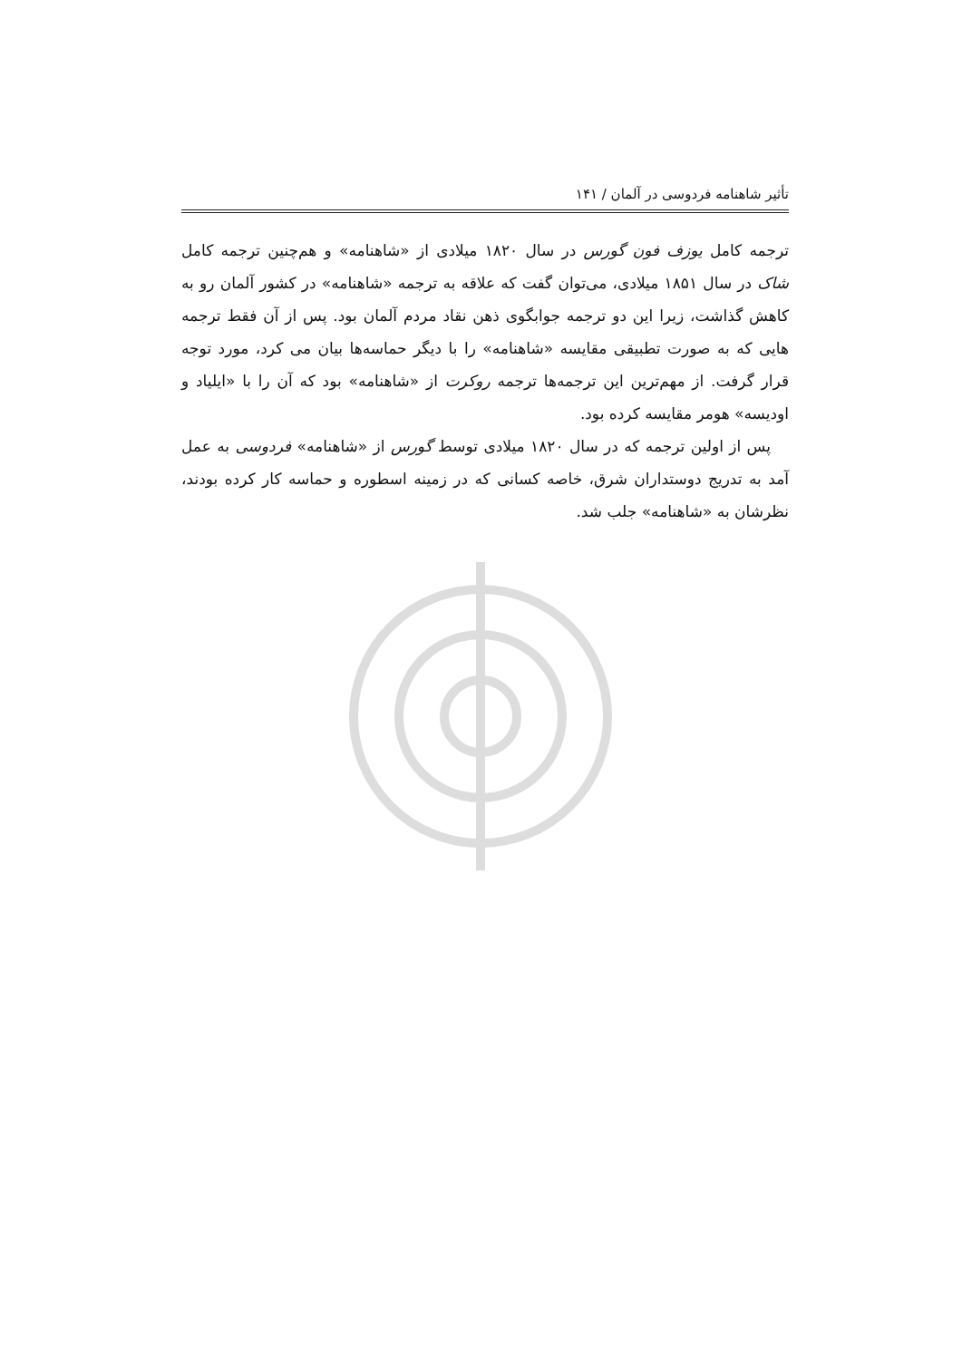تأثیر شاهنامه فردوسی در آلمان / ۱۴۱
ترجمه کامل یوزف فون گورس در سال ۱۸۲۰ میلادی از «شاهنامه» و هم‌چنین ترجمه کامل شاک در سال ۱۸۵۱ میلادی، می‌توان گفت که علاقه به ترجمه «شاهنامه» در کشور آلمان رو به کاهش گذاشت، زیرا این دو ترجمه جوابگوی ذهن نقاد مردم آلمان بود. پس از آن فقط ترجمه هایی که به صورت تطبیقی مقایسه «شاهنامه» را با دیگر حماسه‌ها بیان می کرد، مورد توجه قرار گرفت. از مهم‌ترین این ترجمه‌ها ترجمه روکرت از «شاهنامه» بود که آن را با «ایلیاد و اودیسه» هومر مقایسه کرده بود.
پس از اولین ترجمه که در سال ۱۸۲۰ میلادی توسط گورس از «شاهنامه» فردوسی به عمل آمد به تدریج دوستداران شرق، خاصه کسانی که در زمینه اسطوره و حماسه کار کرده بودند، نظرشان به «شاهنامه» جلب شد.